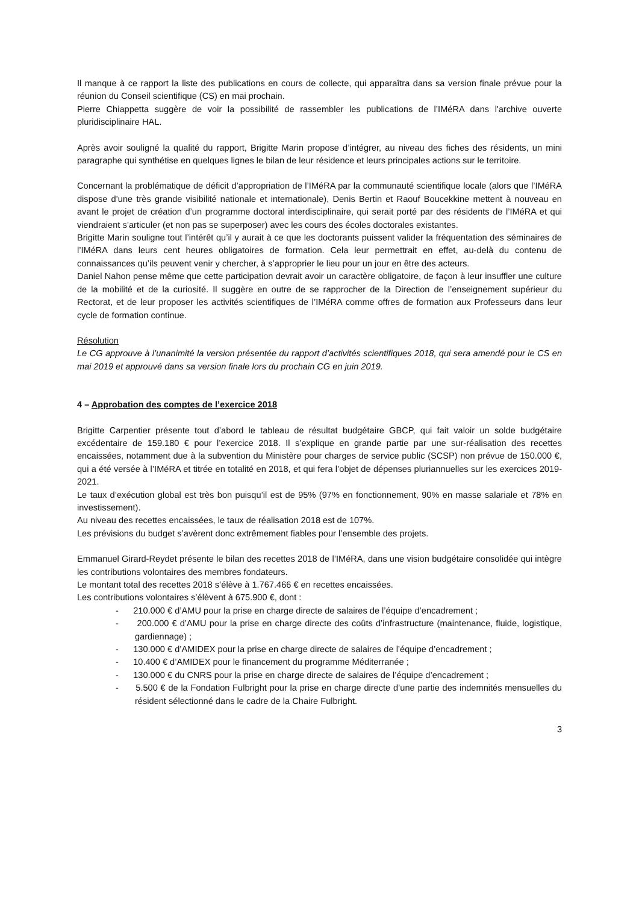Il manque à ce rapport la liste des publications en cours de collecte, qui apparaîtra dans sa version finale prévue pour la réunion du Conseil scientifique (CS) en mai prochain.
Pierre Chiappetta suggère de voir la possibilité de rassembler les publications de l’IMéRA dans l'archive ouverte pluridisciplinaire HAL.
Après avoir souligné la qualité du rapport, Brigitte Marin propose d’intégrer, au niveau des fiches des résidents, un mini paragraphe qui synthétise en quelques lignes le bilan de leur résidence et leurs principales actions sur le territoire.
Concernant la problématique de déficit d’appropriation de l’IMéRA par la communauté scientifique locale (alors que l’IMéRA dispose d’une très grande visibilité nationale et internationale), Denis Bertin et Raouf Boucekkine mettent à nouveau en avant le projet de création d’un programme doctoral interdisciplinaire, qui serait porté par des résidents de l’IMéRA et qui viendraient s’articuler (et non pas se superposer) avec les cours des écoles doctorales existantes.
Brigitte Marin souligne tout l’intérêt qu’il y aurait à ce que les doctorants puissent valider la fréquentation des séminaires de l’IMéRA dans leurs cent heures obligatoires de formation. Cela leur permettrait en effet, au-delà du contenu de connaissances qu’ils peuvent venir y chercher, à s’approprier le lieu pour un jour en être des acteurs.
Daniel Nahon pense même que cette participation devrait avoir un caractère obligatoire, de façon à leur insuffler une culture de la mobilité et de la curiosité. Il suggère en outre de se rapprocher de la Direction de l’enseignement supérieur du Rectorat, et de leur proposer les activités scientifiques de l’IMéRA comme offres de formation aux Professeurs dans leur cycle de formation continue.
Résolution
Le CG approuve à l’unanimité la version présentée du rapport d’activités scientifiques 2018, qui sera amendé pour le CS en mai 2019 et approuvé dans sa version finale lors du prochain CG en juin 2019.
4 – Approbation des comptes de l’exercice 2018
Brigitte Carpentier présente tout d’abord le tableau de résultat budgétaire GBCP, qui fait valoir un solde budgétaire excédentaire de 159.180 € pour l’exercice 2018. Il s’explique en grande partie par une sur-réalisation des recettes encaissées, notamment due à la subvention du Ministère pour charges de service public (SCSP) non prévue de 150.000 €, qui a été versée à l’IMéRA et titrée en totalité en 2018, et qui fera l’objet de dépenses pluriannuelles sur les exercices 2019-2021.
Le taux d’exécution global est très bon puisqu’il est de 95% (97% en fonctionnement, 90% en masse salariale et 78% en investissement).
Au niveau des recettes encaissées, le taux de réalisation 2018 est de 107%.
Les prévisions du budget s’avèrent donc extrêmement fiables pour l’ensemble des projets.
Emmanuel Girard-Reydet présente le bilan des recettes 2018 de l’IMéRA, dans une vision budgétaire consolidée qui intègre les contributions volontaires des membres fondateurs.
Le montant total des recettes 2018 s’élève à 1.767.466 € en recettes encaissées.
Les contributions volontaires s’élèvent à 675.900 €, dont :
- 210.000 € d’AMU pour la prise en charge directe de salaires de l’équipe d’encadrement ;
- 200.000 € d’AMU pour la prise en charge directe des coûts d’infrastructure (maintenance, fluide, logistique, gardiennage) ;
- 130.000 € d’AMIDEX pour la prise en charge directe de salaires de l’équipe d’encadrement ;
- 10.400 € d’AMIDEX pour le financement du programme Méditerranée ;
- 130.000 € du CNRS pour la prise en charge directe de salaires de l’équipe d’encadrement ;
- 5.500 € de la Fondation Fulbright pour la prise en charge directe d’une partie des indemnités mensuelles du résident sélectionné dans le cadre de la Chaire Fulbright.
3